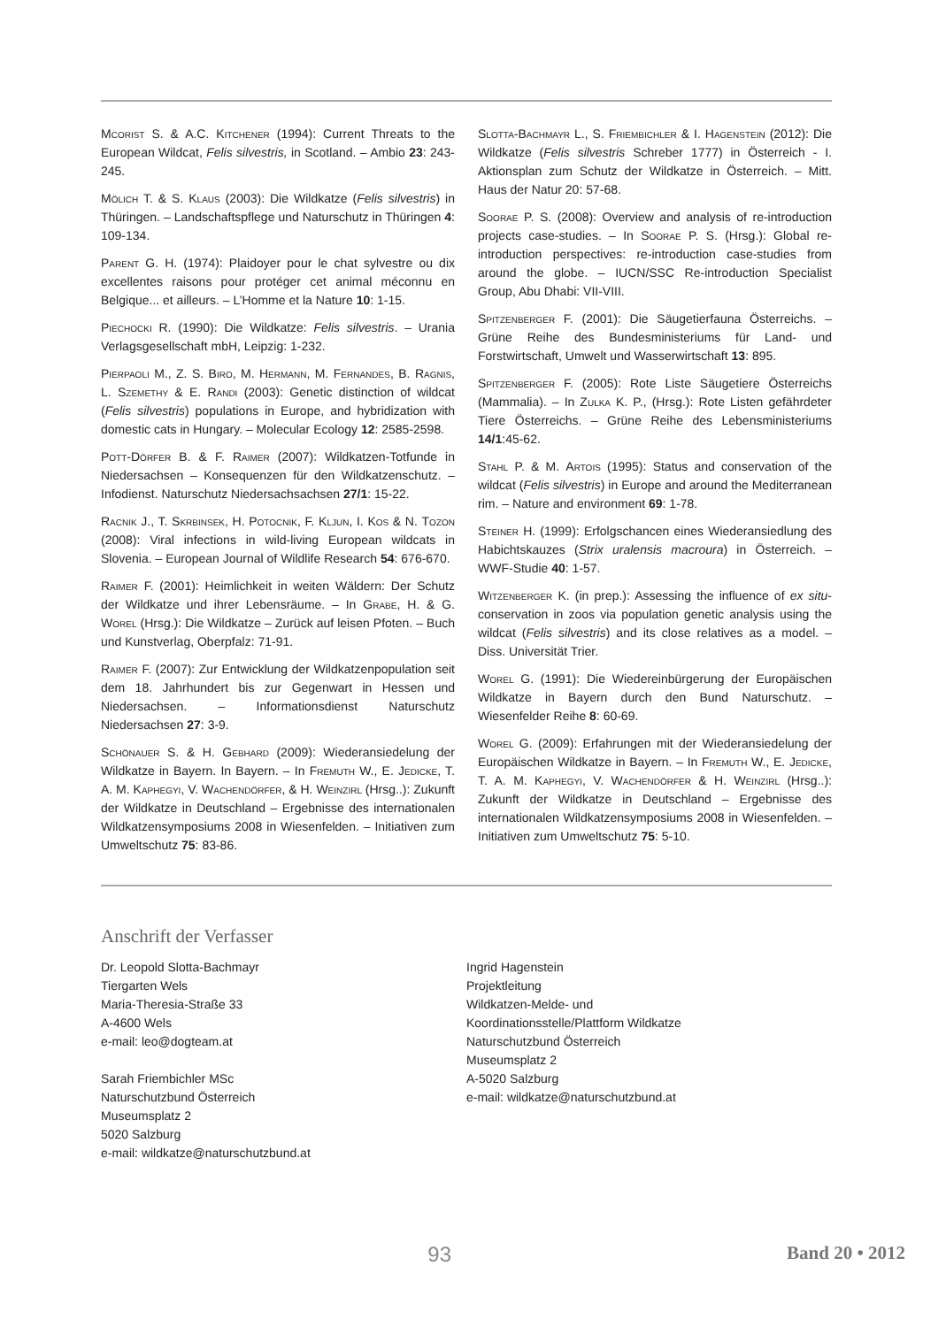Mcorist S. & A.C. Kitchener (1994): Current Threats to the European Wildcat, Felis silvestris, in Scotland. – Ambio 23: 243-245.
Mölich T. & S. Klaus (2003): Die Wildkatze (Felis silvestris) in Thüringen. – Landschaftspflege und Naturschutz in Thüringen 4: 109-134.
Parent G. H. (1974): Plaidoyer pour le chat sylvestre ou dix excellentes raisons pour protéger cet animal méconnu en Belgique... et ailleurs. – L’Homme et la Nature 10: 1-15.
Piechocki R. (1990): Die Wildkatze: Felis silvestris. – Urania Verlagsgesellschaft mbH, Leipzig: 1-232.
Pierpaoli M., Z. S. Biro, M. Hermann, M. Fernandes, B. Ragnis, L. Szemethy & E. Randi (2003): Genetic distinction of wildcat (Felis silvestris) populations in Europe, and hybridization with domestic cats in Hungary. – Molecular Ecology 12: 2585-2598.
Pott-Dörfer B. & F. Raimer (2007): Wildkatzen-Totfunde in Niedersachsen – Konsequenzen für den Wildkatzenschutz. – Infodienst. Naturschutz Niedersachsachsen 27/1: 15-22.
Racnik J., T. Skrbinsek, H. Potocnik, F. Kljun, I. Kos & N. Tozon (2008): Viral infections in wild-living European wildcats in Slovenia. – European Journal of Wildlife Research 54: 676-670.
Raimer F. (2001): Heimlichkeit in weiten Wäldern: Der Schutz der Wildkatze und ihrer Lebensräume. – In Grabe, H. & G. Worel (Hrsg.): Die Wildkatze – Zurück auf leisen Pfoten. – Buch und Kunstverlag, Oberpfalz: 71-91.
Raimer F. (2007): Zur Entwicklung der Wildkatzenpopulation seit dem 18. Jahrhundert bis zur Gegenwart in Hessen und Niedersachsen. – Informationsdienst Naturschutz Niedersachsen 27: 3-9.
Schönauer S. & H. Gebhard (2009): Wiederansiedelung der Wildkatze in Bayern. In Bayern. – In Fremuth W., E. Jedicke, T. A. M. Kaphegyi, V. Wachendörfer, & H. Weinzirl (Hrsg..): Zukunft der Wildkatze in Deutschland – Ergebnisse des internationalen Wildkatzensymposiums 2008 in Wiesenfelden. – Initiativen zum Umweltschutz 75: 83-86.
Slotta-Bachmayr L., S. Friembichler & I. Hagenstein (2012): Die Wildkatze (Felis silvestris Schreber 1777) in Österreich - I. Aktionsplan zum Schutz der Wildkatze in Österreich. – Mitt. Haus der Natur 20: 57-68.
Soorae P. S. (2008): Overview and analysis of re-introduction projects case-studies. – In Soorae P. S. (Hrsg.): Global re-introduction perspectives: re-introduction case-studies from around the globe. – IUCN/SSC Re-introduction Specialist Group, Abu Dhabi: VII-VIII.
Spitzenberger F. (2001): Die Säugetierfauna Österreichs. – Grüne Reihe des Bundesministeriums für Land- und Forstwirtschaft, Umwelt und Wasserwirtschaft 13: 895.
Spitzenberger F. (2005): Rote Liste Säugetiere Österreichs (Mammalia). – In Zulka K. P., (Hrsg.): Rote Listen gefährdeter Tiere Österreichs. – Grüne Reihe des Lebensministeriums 14/1:45-62.
Stahl P. & M. Artois (1995): Status and conservation of the wildcat (Felis silvestris) in Europe and around the Mediterranean rim. – Nature and environment 69: 1-78.
Steiner H. (1999): Erfolgschancen eines Wiederansiedlung des Habichtskauzes (Strix uralensis macroura) in Österreich. – WWF-Studie 40: 1-57.
Witzenberger K. (in prep.): Assessing the influence of ex situ-conservation in zoos via population genetic analysis using the wildcat (Felis silvestris) and its close relatives as a model. – Diss. Universität Trier.
Worel G. (1991): Die Wiedereinbürgerung der Europäischen Wildkatze in Bayern durch den Bund Naturschutz. – Wiesenfelder Reihe 8: 60-69.
Worel G. (2009): Erfahrungen mit der Wiederansiedelung der Europäischen Wildkatze in Bayern. – In Fremuth W., E. Jedicke, T. A. M. Kaphegyi, V. Wachendörfer & H. Weinzirl (Hrsg..): Zukunft der Wildkatze in Deutschland – Ergebnisse des internationalen Wildkatzensymposiums 2008 in Wiesenfelden. – Initiativen zum Umweltschutz 75: 5-10.
Anschrift der Verfasser
Dr. Leopold Slotta-Bachmayr
Tiergarten Wels
Maria-Theresia-Straße 33
A-4600 Wels
e-mail: leo@dogteam.at
Sarah Friembichler MSc
Naturschutzbund Österreich
Museumsplatz 2
5020 Salzburg
e-mail: wildkatze@naturschutzbund.at
Ingrid Hagenstein
Projektleitung
Wildkatzen-Melde- und
Koordinationsstelle/Plattform Wildkatze
Naturschutzbund Österreich
Museumsplatz 2
A-5020 Salzburg
e-mail: wildkatze@naturschutzbund.at
93 Band 20 • 2012